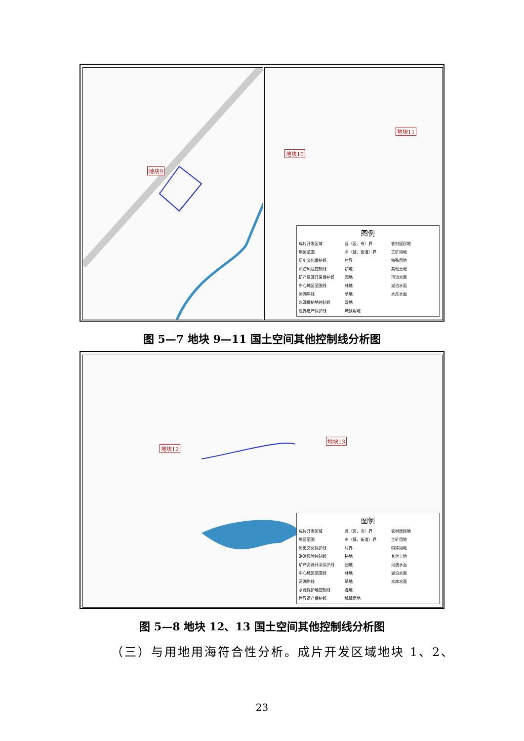地块9
地块10
地块11
图例
成片开发区域 县（区、市）界 农村居民地 坝区范围 乡（镇、街道）界 工矿用地 历史文化保护线 村界 特殊用地 洪涝风险控制线 耕地 其他土地 矿产资源开采保护线 园地 河流水面 中心城区范围线 林地 湖泊水面 河湖岸线 草地 水库水面 水源保护地控制线 湿地 世界遗产保护线 城镇用地
图 5—7 地块 9—11 国土空间其他控制线分析图
地块12
地块13
图例
成片开发区域 县（区、市）界 农村居民地 坝区范围 乡（镇、街道）界 工矿用地 历史文化保护线 村界 特殊用地 洪涝风险控制线 耕地 其他土地 矿产资源开采保护线 园地 河流水面 中心城区范围线 林地 湖泊水面 河湖岸线 草地 水库水面 水源保护地控制线 湿地 世界遗产保护线 城镇用地
图 5—8 地块 12、13 国土空间其他控制线分析图
（三）与用地用海符合性分析。成片开发区域地块 1、2、
23